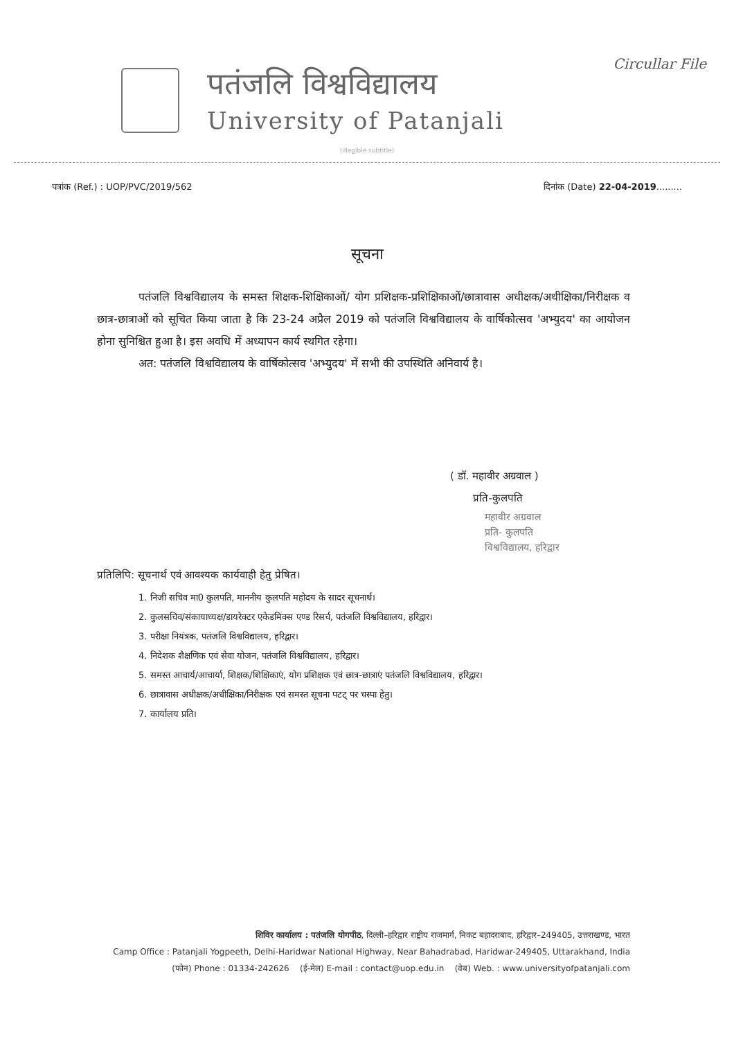Circullar File
पतंजलि विश्वविद्यालय
University of Patanjali
(illegible subtitle)
पत्रांक (Ref.) : UOP/PVC/2019/562 दिनांक (Date) 22-04-2019.........
सूचना
पतंजलि विश्वविद्यालय के समस्त शिक्षक-शिक्षिकाओं/ योग प्रशिक्षक-प्रशिक्षिकाओं/छात्रावास अधीक्षक/अधीक्षिका/निरीक्षक व छात्र-छात्राओं को सूचित किया जाता है कि 23-24 अप्रैल 2019 को पतंजलि विश्वविद्यालय के वार्षिकोत्सव 'अभ्युदय' का आयोजन होना सुनिश्चित हुआ है। इस अवधि में अध्यापन कार्य स्थगित रहेगा।
अत: पतंजलि विश्वविद्यालय के वार्षिकोत्सव 'अभ्युदय' में सभी की उपस्थिति अनिवार्य है।
( डॉ. महावीर अग्रवाल )
प्रति-कुलपति
महावीर अग्रवाल
प्रति- कुलपति
विश्वविद्यालय, हरिद्वार
प्रतिलिपि: सूचनार्थ एवं आवश्यक कार्यवाही हेतु प्रेषित।
1. निजी सचिव मा0 कुलपति, माननीय कुलपति महोदय के सादर सूचनार्थ।
2. कुलसचिव/संकायाध्यक्ष/डायरेक्टर एकेडमिक्स एण्ड रिसर्च, पतंजलि विश्वविद्यालय, हरिद्वार।
3. परीक्षा नियंत्रक, पतंजलि विश्वविद्यालय, हरिद्वार।
4. निदेशक शैक्षणिक एवं सेवा योजन, पतंजलि विश्वविद्यालय, हरिद्वार।
5. समस्त आचार्य/आचार्या, शिक्षक/शिक्षिकाएं, योग प्रशिक्षक एवं छात्र-छात्राएं पतंजलि विश्वविद्यालय, हरिद्वार।
6. छात्रावास अधीक्षक/अधीक्षिका/निरीक्षक एवं समस्त सूचना पटट् पर चस्पा हेतु।
7. कार्यालय प्रति।
शिविर कार्यालय : पतंजलि योगपीठ, दिल्ली–हरिद्वार राष्ट्रीय राजमार्ग, निकट बहादराबाद, हरिद्वार–249405, उत्तराखण्ड, भारत
Camp Office : Patanjali Yogpeeth, Delhi-Haridwar National Highway, Near Bahadrabad, Haridwar-249405, Uttarakhand, India
(फोन) Phone : 01334-242626 (ई-मेल) E-mail : contact@uop.edu.in (वेब) Web. : www.universityofpatanjali.com